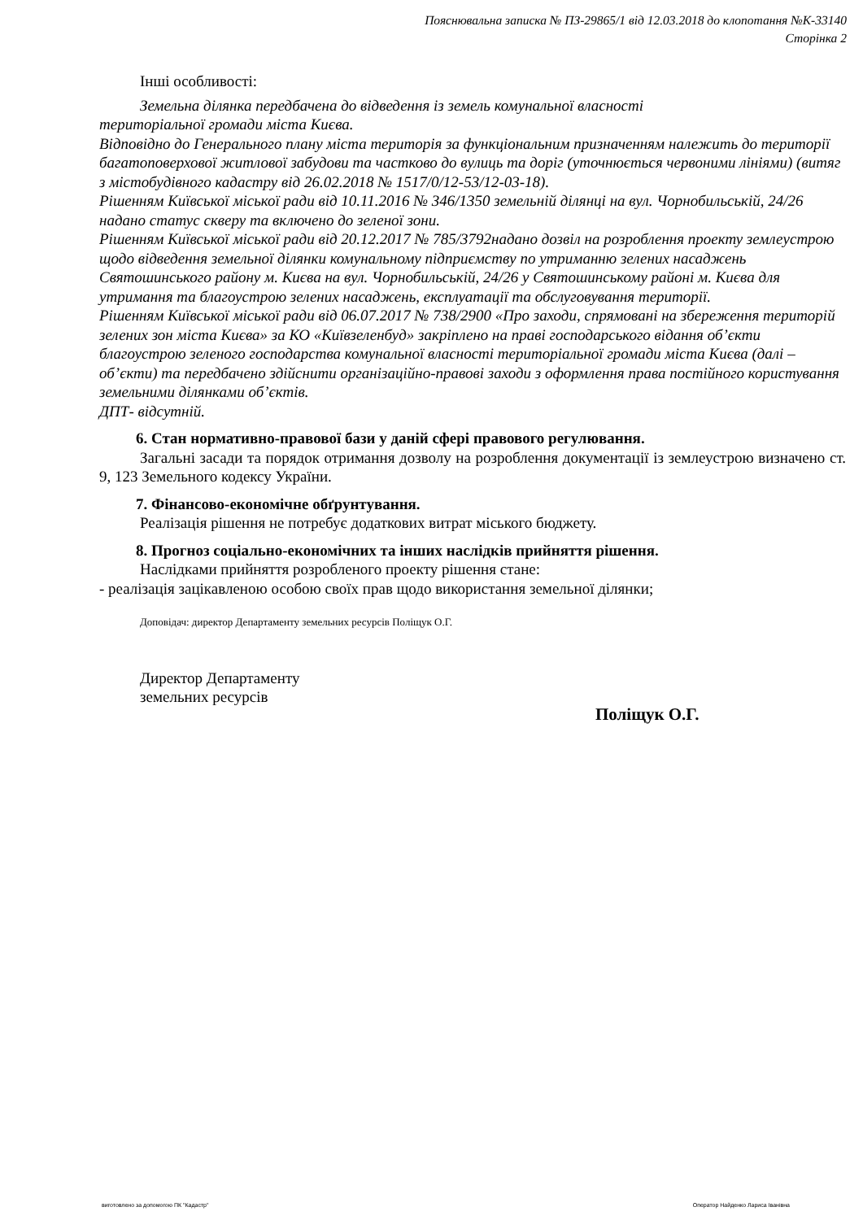Пояснювальна записка № ПЗ-29865/1 від 12.03.2018 до клопотання №К-33140
Сторінка 2
Інші особливості:
Земельна ділянка передбачена до відведення із земель комунальної власності
територіальної громади міста Києва.
Відповідно до Генерального плану міста територія за функціональним призначенням належить до території багатоповерхової житлової забудови та частково до вулиць та доріг (уточнюється червоними лініями) (витяг з містобудівного кадастру від 26.02.2018 № 1517/0/12-53/12-03-18).
Рішенням Київської міської ради від 10.11.2016 № 346/1350 земельній ділянці на вул. Чорнобильській, 24/26 надано статус скверу та включено до зеленої зони.
Рішенням Київської міської ради від 20.12.2017 № 785/3792надано дозвіл на розроблення проекту землеустрою щодо відведення земельної ділянки комунальному підприємству по утриманню зелених насаджень Святошинського району м. Києва на вул. Чорнобильській, 24/26 у Святошинському районі м. Києва для утримання та благоустрою зелених насаджень, експлуатації та обслуговування території.
Рішенням Київської міської ради від 06.07.2017 № 738/2900 «Про заходи, спрямовані на збереження територій зелених зон міста Києва» за КО «Київзеленбуд» закріплено на праві господарського відання об’єкти благоустрою зеленого господарства комунальної власності територіальної громади міста Києва (далі – об’єкти) та передбачено здійснити організаційно-правові заходи з оформлення права постійного користування земельними ділянками об’єктів.
ДПТ- відсутній.
6. Стан нормативно-правової бази у даній сфері правового регулювання.
Загальні засади та порядок отримання дозволу на розроблення документації із землеустрою визначено ст. 9, 123 Земельного кодексу України.
7. Фінансово-економічне обґрунтування.
Реалізація рішення не потребує додаткових витрат міського бюджету.
8. Прогноз соціально-економічних та інших наслідків прийняття рішення.
Наслідками прийняття розробленого проекту рішення стане:
- реалізація зацікавленою особою своїх прав щодо використання земельної ділянки;
Доповідач: директор Департаменту земельних ресурсів Поліщук О.Г.
Директор Департаменту
земельних ресурсів
Поліщук О.Г.
виготовлено за допомогою ПК "Кадастр" Оператор Найденко Лариса Іванівна